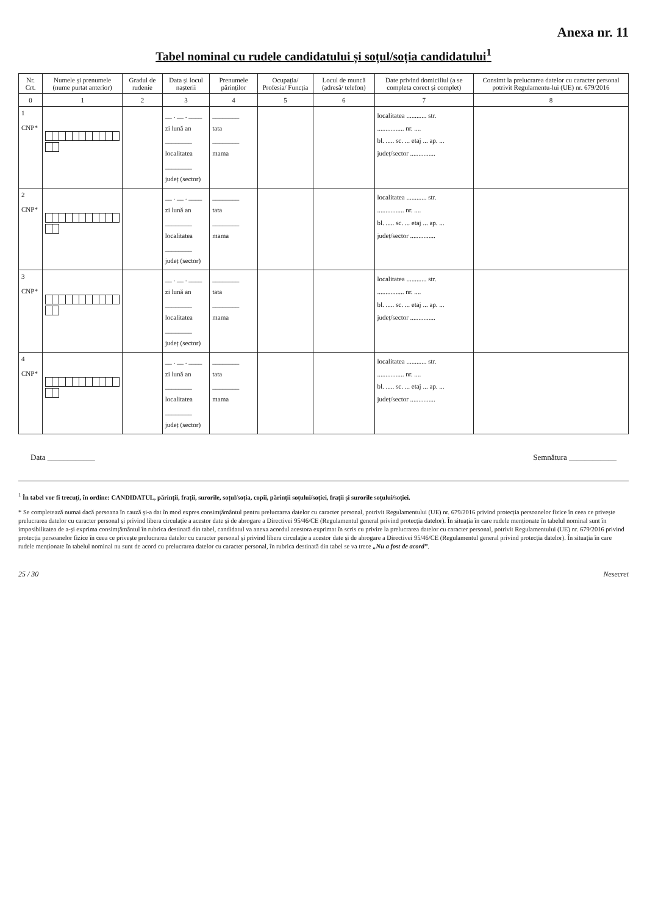Anexa nr. 11
Tabel nominal cu rudele candidatului și soțul/soția candidatului<sup>1</sup>
| Nr. Crt. | Numele și prenumele (nume purtat anterior) | Gradul de rudenie | Data și locul nașterii | Prenumele părinților | Ocupația/ Profesia/ Funcția | Locul de muncă (adresă/ telefon) | Date privind domiciliul (a se completa corect și complet) | Consimt la prelucrarea datelor cu caracter personal potrivit Regulamentu-lui (UE) nr. 679/2016 |
| --- | --- | --- | --- | --- | --- | --- | --- | --- |
| 0 | 1 | 2 | 3 | 4 | 5 | 6 | 7 | 8 |
| 1 CNP* | | | __ . __ . ____ zi lună an ________ localitatea ________ județ (sector) | ________ tata ________ mama | | | localitatea ............ str. ................ nr. .... bl. ..... sc. ... etaj ... ap. ... județ/sector ............... | |
| 2 CNP* | | | __ . __ . ____ zi lună an ________ localitatea ________ județ (sector) | ________ tata ________ mama | | | localitatea ............ str. ................ nr. .... bl. ..... sc. ... etaj ... ap. ... județ/sector ............... | |
| 3 CNP* | | | __ . __ . ____ zi lună an ________ localitatea ________ județ (sector) | ________ tata ________ mama | | | localitatea ............ str. ................ nr. .... bl. ..... sc. ... etaj ... ap. ... județ/sector ............... | |
| 4 CNP* | | | __ . __ . ____ zi lună an ________ localitatea ________ județ (sector) | ________ tata ________ mama | | | localitatea ............ str. ................ nr. .... bl. ..... sc. ... etaj ... ap. ... județ/sector ............... | |
Data ____________ Semnătura ____________
<sup>1</sup> În tabel vor fi trecuți, în ordine: CANDIDATUL, părinții, frații, surorile, soțul/soția, copii, părinții soțului/soției, frații și surorile soțului/soției.
* Se completează numai dacă persoana în cauză și-a dat în mod expres consimțământul pentru prelucrarea datelor cu caracter personal, potrivit Regulamentului (UE) nr. 679/2016 privind protecția persoanelor fizice în ceea ce privește prelucrarea datelor cu caracter personal și privind libera circulație a acestor date și de abrogare a Directivei 95/46/CE (Regulamentul general privind protecția datelor). În situația în care rudele menționate în tabelul nominal sunt în imposibilitatea de a-și exprima consimțământul în rubrica destinată din tabel, candidatul va anexa acordul acestora exprimat în scris cu privire la prelucrarea datelor cu caracter personal, potrivit Regulamentului (UE) nr. 679/2016 privind protecția persoanelor fizice în ceea ce privește prelucrarea datelor cu caracter personal și privind libera circulație a acestor date și de abrogare a Directivei 95/46/CE (Regulamentul general privind protecția datelor). În situația în care rudele menționate în tabelul nominal nu sunt de acord cu prelucrarea datelor cu caracter personal, în rubrica destinată din tabel se va trece „Nu a fost de acord”.
25 / 30 Nesecret